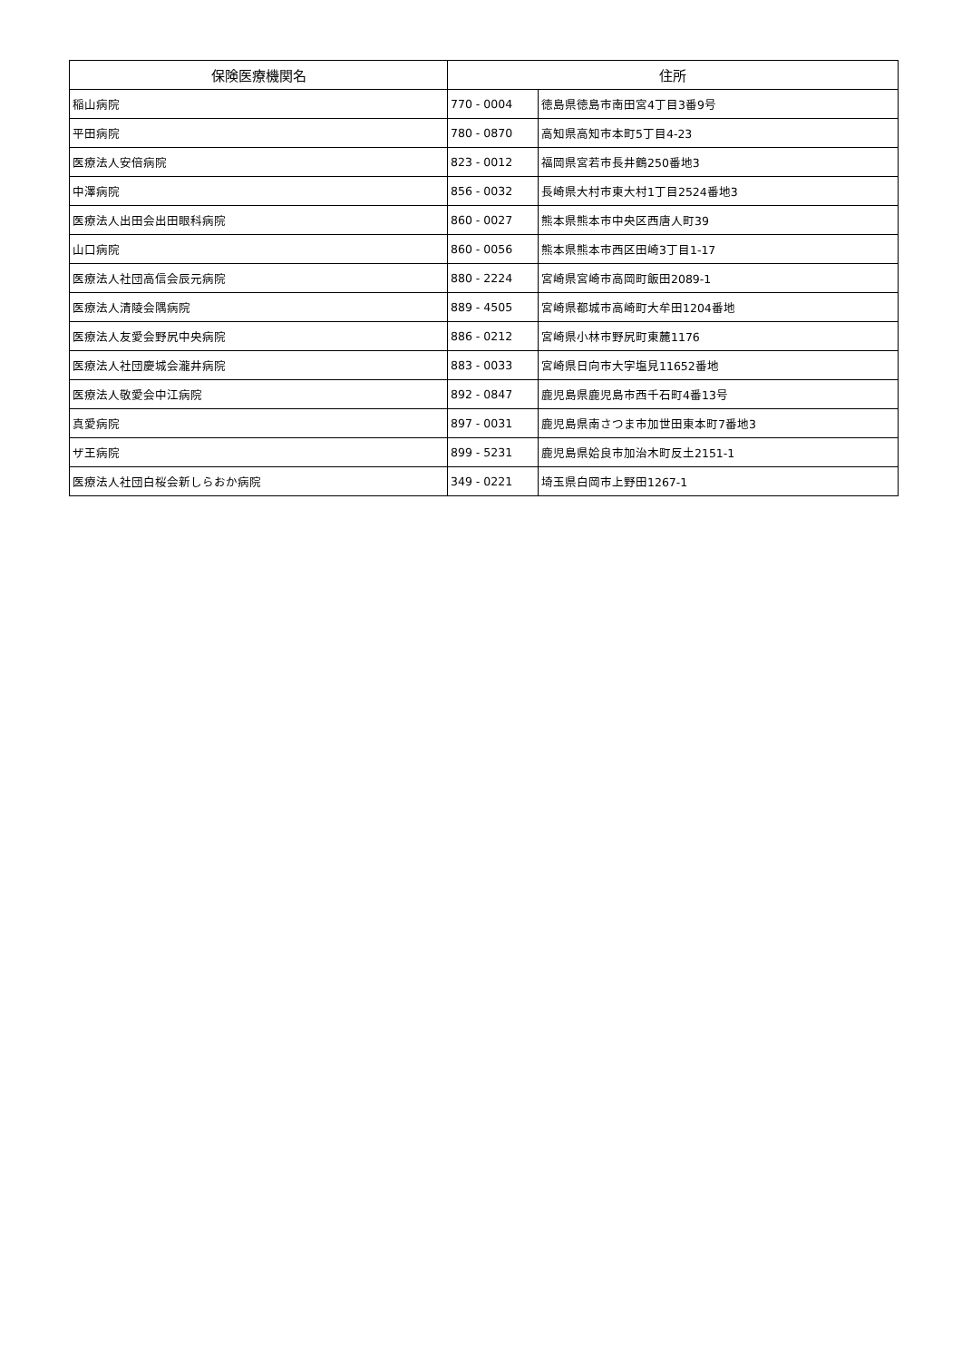| 保険医療機関名 | 住所 | |
| --- | --- | --- |
| 稲山病院 | 770 - 0004 | 徳島県徳島市南田宮4丁目3番9号 |
| 平田病院 | 780 - 0870 | 高知県高知市本町5丁目4-23 |
| 医療法人安倍病院 | 823 - 0012 | 福岡県宮若市長井鶴250番地3 |
| 中澤病院 | 856 - 0032 | 長崎県大村市東大村1丁目2524番地3 |
| 医療法人出田会出田眼科病院 | 860 - 0027 | 熊本県熊本市中央区西唐人町39 |
| 山口病院 | 860 - 0056 | 熊本県熊本市西区田崎3丁目1-17 |
| 医療法人社団高信会辰元病院 | 880 - 2224 | 宮崎県宮崎市高岡町飯田2089-1 |
| 医療法人清陵会隅病院 | 889 - 4505 | 宮崎県都城市高崎町大牟田1204番地 |
| 医療法人友愛会野尻中央病院 | 886 - 0212 | 宮崎県小林市野尻町東麓1176 |
| 医療法人社団慶城会瀧井病院 | 883 - 0033 | 宮崎県日向市大字塩見11652番地 |
| 医療法人敬愛会中江病院 | 892 - 0847 | 鹿児島県鹿児島市西千石町4番13号 |
| 真愛病院 | 897 - 0031 | 鹿児島県南さつま市加世田東本町7番地3 |
| ザ王病院 | 899 - 5231 | 鹿児島県姶良市加治木町反土2151-1 |
| 医療法人社団白桜会新しらおか病院 | 349 - 0221 | 埼玉県白岡市上野田1267-1 |